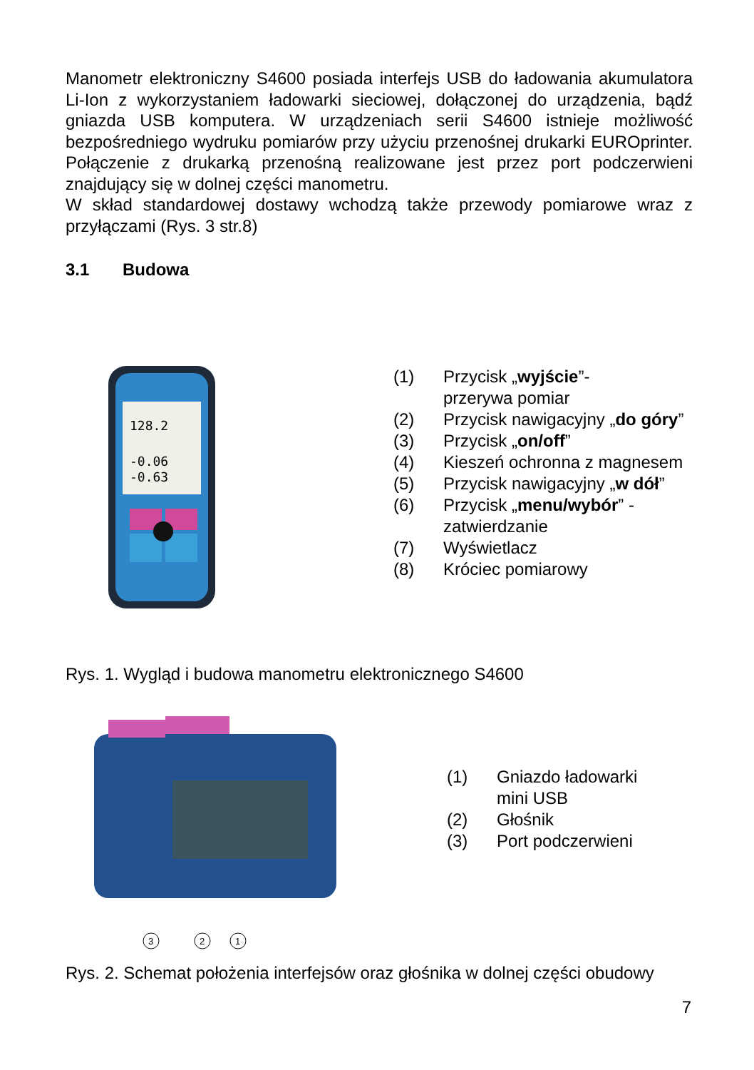Manometr elektroniczny S4600 posiada interfejs USB do ładowania akumulatora Li-Ion z wykorzystaniem ładowarki sieciowej, dołączonej do urządzenia, bądź gniazda USB komputera. W urządzeniach serii S4600 istnieje możliwość bezpośredniego wydruku pomiarów przy użyciu przenośnej drukarki EUROprinter. Połączenie z drukarką przenośną realizowane jest przez port podczerwieni znajdujący się w dolnej części manometru.
W skład standardowej dostawy wchodzą także przewody pomiarowe wraz z przyłączami (Rys. 3 str.8)
3.1 Budowa
128.2
-0.06
-0.63
(1) Przycisk „wyjście”-
przerywa pomiar
(2) Przycisk nawigacyjny „do góry”
(3) Przycisk „on/off”
(4) Kieszeń ochronna z magnesem
(5) Przycisk nawigacyjny „w dół”
(6) Przycisk „menu/wybór” -
zatwierdzanie
(7) Wyświetlacz
(8) Króciec pomiarowy
Rys. 1. Wygląd i budowa manometru elektronicznego S4600
3
2
1
(1) Gniazdo ładowarki
mini USB
(2) Głośnik
(3) Port podczerwieni
Rys. 2. Schemat położenia interfejsów oraz głośnika w dolnej części obudowy
7